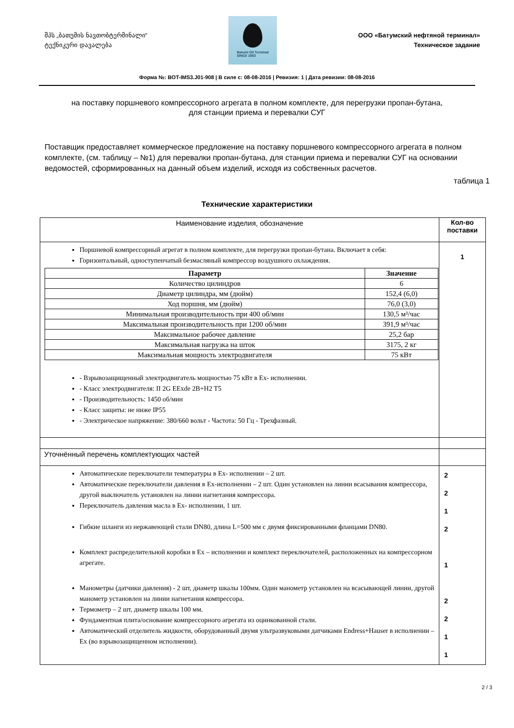შპს „ბათუმის ნავთობტერმინალი“
ტექნიკური დავალება
Batumi Oil Terminal
SINCE 1883
ООО «Батумский нефтяной терминал»
Техническое задание
Форма №: BOT-IMS3.J01-908 | В силе с: 08-08-2016 | Ревизия: 1 | Дата ревизии: 08-08-2016
на поставку поршневого компрессорного агрегата в полном комплекте, для перегрузки пропан-бутана,
для станции приема и перевалки СУГ
Поставщик предоставляет коммерческое предложение на поставку поршневого компрессорного агрегата в полном комплекте, (см. таблицу – №1) для перевалки пропан-бутана, для станции приема и перевалки СУГ на основании ведомостей, сформированных на данный объем изделий, исходя из собственных расчетов.
таблица 1
Технические характеристики
| Наименование изделия, обозначение | Кол-во поставки |
| Поршневой компрессорный агрегат в полном комплекте, для перегрузки пропан-бутана. Включает в себя: Горизонтальный, одноступенчатый безмасляный компрессор воздушного охлаждения. / Параметр / Значение / / --- / --- / / Количество цилиндров / 6 / / Диаметр цилиндра, мм (дюйм) / 152,4 (6,0) / / Ход поршня, мм (дюйм) / 76,0 (3,0) / / Минимальная производительность при 400 об/мин / 130,5 м³/час / / Максимальная производительность при 1200 об/мин / 391,9 м³/час / / Максимальное рабочее давление / 25,2 бар / / Максимальная нагрузка на шток / 3175, 2 кг / / Максимальная мощность электродвигателя / 75 кВт / - Взрывозащищенный электродвигатель мощностью 75 кВт в Ex- исполнении. - Класс электродвигателя: II 2G EExde 2B+H2 T5 - Производительность: 1450 об/мин - Класс защиты: не ниже IP55 - Электрическое напряжение: 380/660 вольт - Частота: 50 Гц - Трехфазный. | 1 |
| Уточнённый перечень комплектующих частей | |
| Автоматические переключатели температуры в Ex- исполнении – 2 шт. Автоматические переключатели давления в Ex-исполнении – 2 шт. Один установлен на линии всасывания компрессора, другой выключатель установлен на линии нагнетания компрессора. Переключатель давления масла в Ex- исполнении, 1 шт. Гибкие шланги из нержавеющей стали DN80, длина L=500 мм с двумя фиксированными фланцами DN80. Комплект распределительной коробки в Ex – исполнении и комплект переключателей, расположенных на компрессорном агрегате. Манометры (датчики давления) - 2 шт, диаметр шкалы 100мм. Один манометр установлен на всасывающей линии, другой манометр установлен на линии нагнетания компрессора. Термометр – 2 шт, диаметр шкалы 100 мм. Фундаментная плита/основание компрессорного агрегата из оцинкованной стали. Автоматический отделитель жидкости, оборудованный двумя ультразвуковыми датчиками Endress+Hauser в исполнении –Ex (во взрывозащищенном исполнении). | 2 2 1 2 1 2 2 1 1 |
2 / 3